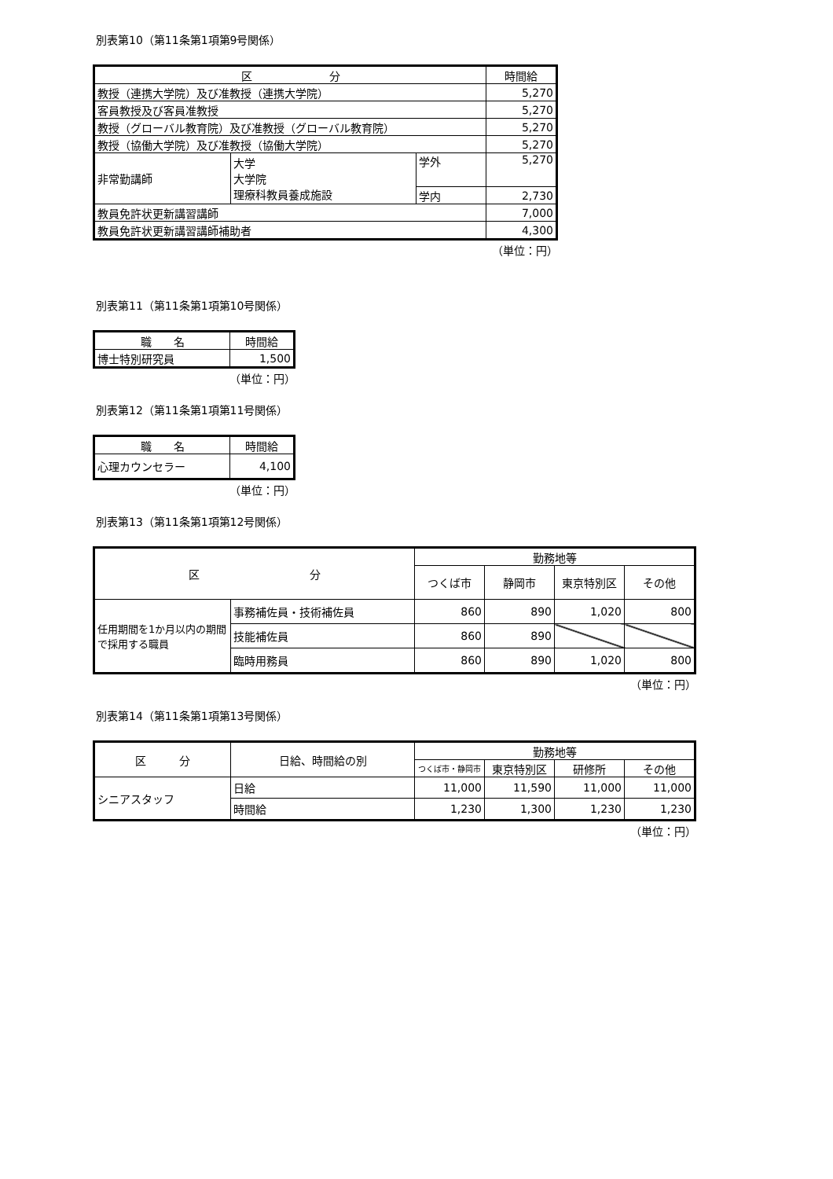別表第10（第11条第1項第9号関係）
| 区 分 | | | 時間給 |
| --- | --- | --- | --- |
| 教授（連携大学院）及び准教授（連携大学院） | | | 5,270 |
| 客員教授及び客員准教授 | | | 5,270 |
| 教授（グローバル教育院）及び准教授（グローバル教育院） | | | 5,270 |
| 教授（協働大学院）及び准教授（協働大学院） | | | 5,270 |
| 非常勤講師 | 大学 大学院 理療科教員養成施設 | 学外 | 5,270 |
| | | 学内 | 2,730 |
| 教員免許状更新講習講師 | | | 7,000 |
| 教員免許状更新講習講師補助者 | | | 4,300 |
（単位：円）
別表第11（第11条第1項第10号関係）
| 職 名 | 時間給 |
| --- | --- |
| 博士特別研究員 | 1,500 |
（単位：円）
別表第12（第11条第1項第11号関係）
| 職 名 | 時間給 |
| --- | --- |
| 心理カウンセラー | 4,100 |
（単位：円）
別表第13（第11条第1項第12号関係）
| 区 分 | | 勤務地等 | | | |
| --- | --- | --- | --- | --- | --- |
| | | つくば市 | 静岡市 | 東京特別区 | その他 |
| 任用期間を1か月以内の期間で採用する職員 | 事務補佐員・技術補佐員 | 860 | 890 | 1,020 | 800 |
| | 技能補佐員 | 860 | 890 | | |
| | 臨時用務員 | 860 | 890 | 1,020 | 800 |
（単位：円）
別表第14（第11条第1項第13号関係）
| 区 分 | 日給、時間給の別 | 勤務地等 | | | |
| --- | --- | --- | --- | --- | --- |
| | | つくば市・静岡市 | 東京特別区 | 研修所 | その他 |
| シニアスタッフ | 日給 | 11,000 | 11,590 | 11,000 | 11,000 |
| | 時間給 | 1,230 | 1,300 | 1,230 | 1,230 |
（単位：円）